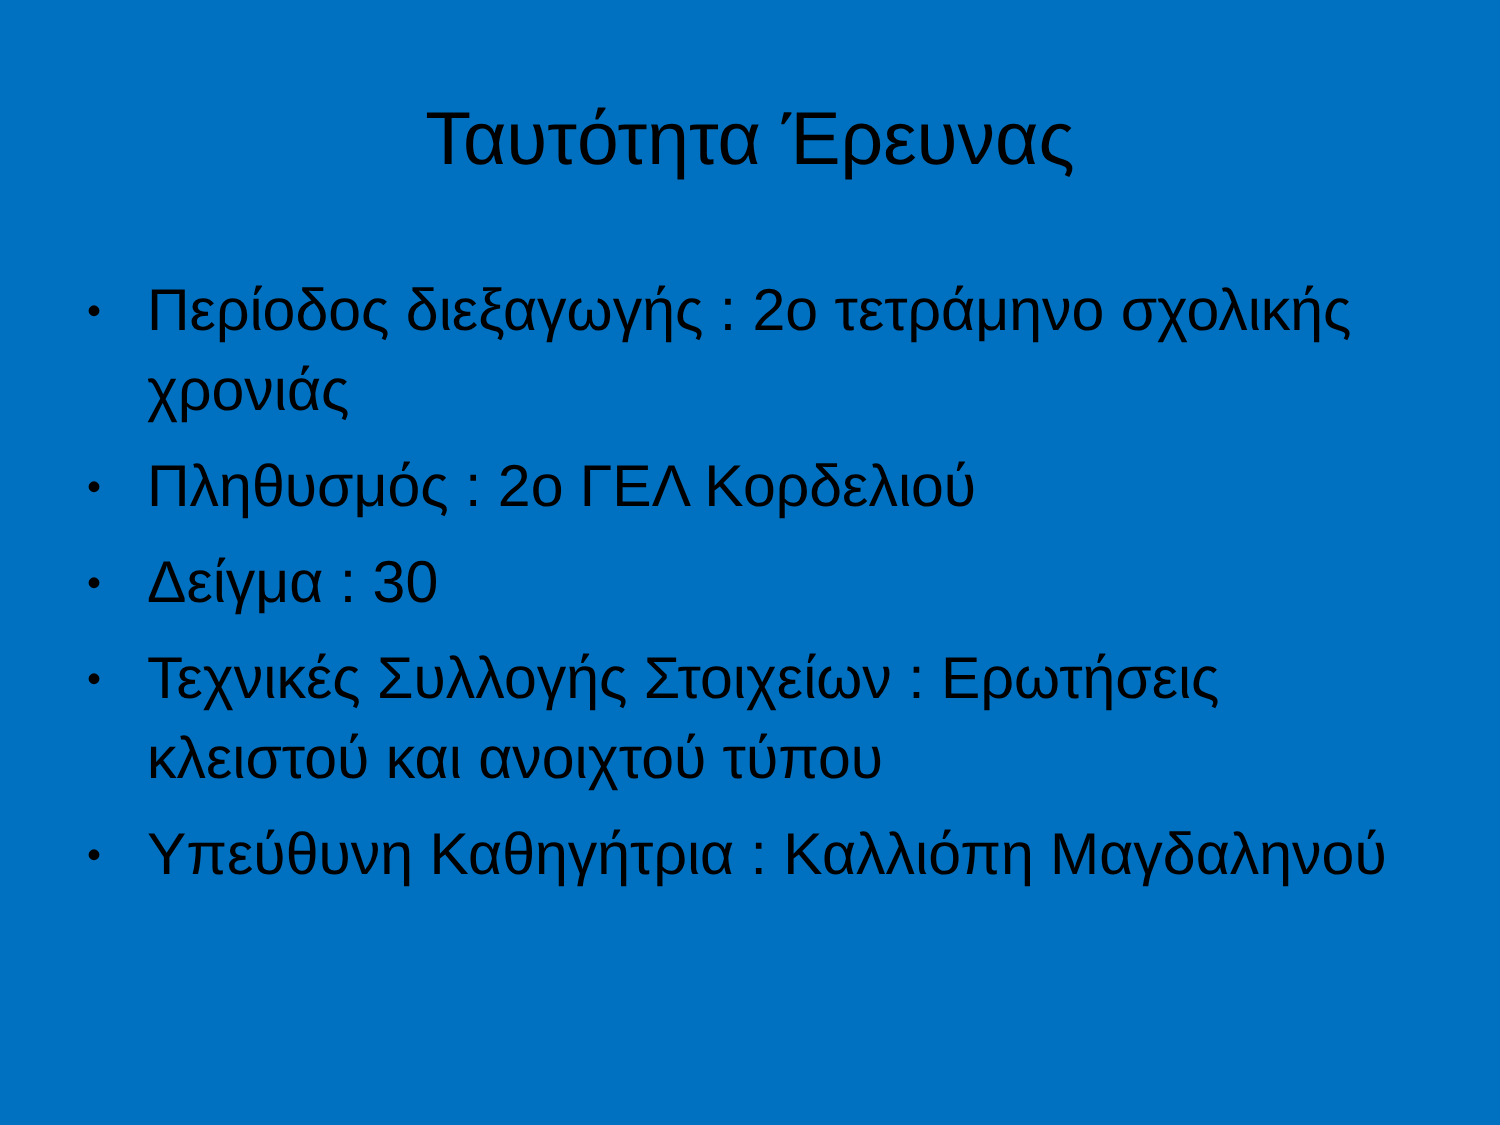Ταυτότητα Έρευνας
• Περίοδος διεξαγωγής : 2ο τετράμηνο σχολικής χρονιάς
• Πληθυσμός : 2ο ΓΕΛ Κορδελιού
• Δείγμα : 30
• Τεχνικές Συλλογής Στοιχείων : Ερωτήσεις κλειστού και ανοιχτού τύπου
• Υπεύθυνη Καθηγήτρια : Καλλιόπη Μαγδαληνού